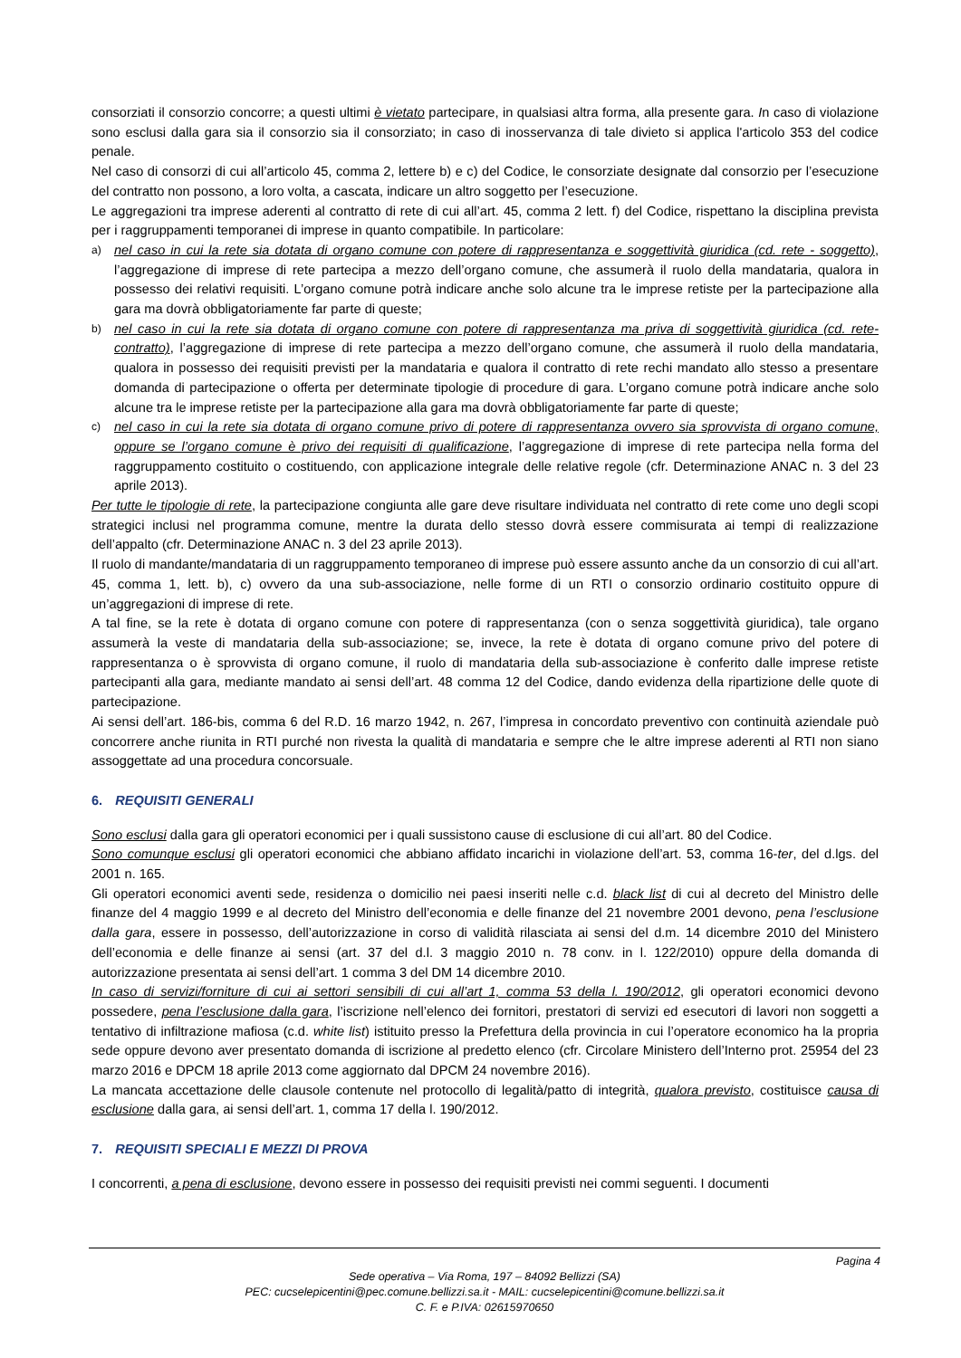consorziati il consorzio concorre; a questi ultimi è vietato partecipare, in qualsiasi altra forma, alla presente gara. In caso di violazione sono esclusi dalla gara sia il consorzio sia il consorziato; in caso di inosservanza di tale divieto si applica l'articolo 353 del codice penale.
Nel caso di consorzi di cui all’articolo 45, comma 2, lettere b) e c) del Codice, le consorziate designate dal consorzio per l’esecuzione del contratto non possono, a loro volta, a cascata, indicare un altro soggetto per l’esecuzione.
Le aggregazioni tra imprese aderenti al contratto di rete di cui all’art. 45, comma 2 lett. f) del Codice, rispettano la disciplina prevista per i raggruppamenti temporanei di imprese in quanto compatibile. In particolare:
a) nel caso in cui la rete sia dotata di organo comune con potere di rappresentanza e soggettività giuridica (cd. rete - soggetto), l’aggregazione di imprese di rete partecipa a mezzo dell’organo comune, che assumerà il ruolo della mandataria, qualora in possesso dei relativi requisiti. L’organo comune potrà indicare anche solo alcune tra le imprese retiste per la partecipazione alla gara ma dovrà obbligatoriamente far parte di queste;
b) nel caso in cui la rete sia dotata di organo comune con potere di rappresentanza ma priva di soggettività giuridica (cd. rete-contratto), l’aggregazione di imprese di rete partecipa a mezzo dell’organo comune, che assumerà il ruolo della mandataria, qualora in possesso dei requisiti previsti per la mandataria e qualora il contratto di rete rechi mandato allo stesso a presentare domanda di partecipazione o offerta per determinate tipologie di procedure di gara. L’organo comune potrà indicare anche solo alcune tra le imprese retiste per la partecipazione alla gara ma dovrà obbligatoriamente far parte di queste;
c) nel caso in cui la rete sia dotata di organo comune privo di potere di rappresentanza ovvero sia sprovvista di organo comune, oppure se l’organo comune è privo dei requisiti di qualificazione, l’aggregazione di imprese di rete partecipa nella forma del raggruppamento costituito o costituendo, con applicazione integrale delle relative regole (cfr. Determinazione ANAC n. 3 del 23 aprile 2013).
Per tutte le tipologie di rete, la partecipazione congiunta alle gare deve risultare individuata nel contratto di rete come uno degli scopi strategici inclusi nel programma comune, mentre la durata dello stesso dovrà essere commisurata ai tempi di realizzazione dell’appalto (cfr. Determinazione ANAC n. 3 del 23 aprile 2013).
Il ruolo di mandante/mandataria di un raggruppamento temporaneo di imprese può essere assunto anche da un consorzio di cui all’art. 45, comma 1, lett. b), c) ovvero da una sub-associazione, nelle forme di un RTI o consorzio ordinario costituito oppure di un’aggregazioni di imprese di rete.
A tal fine, se la rete è dotata di organo comune con potere di rappresentanza (con o senza soggettività giuridica), tale organo assumerà la veste di mandataria della sub-associazione; se, invece, la rete è dotata di organo comune privo del potere di rappresentanza o è sprovvista di organo comune, il ruolo di mandataria della sub-associazione è conferito dalle imprese retiste partecipanti alla gara, mediante mandato ai sensi dell’art. 48 comma 12 del Codice, dando evidenza della ripartizione delle quote di partecipazione.
Ai sensi dell’art. 186-bis, comma 6 del R.D. 16 marzo 1942, n. 267, l’impresa in concordato preventivo con continuità aziendale può concorrere anche riunita in RTI purché non rivesta la qualità di mandataria e sempre che le altre imprese aderenti al RTI non siano assoggettate ad una procedura concorsuale.
6. REQUISITI GENERALI
Sono esclusi dalla gara gli operatori economici per i quali sussistono cause di esclusione di cui all’art. 80 del Codice.
Sono comunque esclusi gli operatori economici che abbiano affidato incarichi in violazione dell’art. 53, comma 16-ter, del d.lgs. del 2001 n. 165.
Gli operatori economici aventi sede, residenza o domicilio nei paesi inseriti nelle c.d. black list di cui al decreto del Ministro delle finanze del 4 maggio 1999 e al decreto del Ministro dell’economia e delle finanze del 21 novembre 2001 devono, pena l’esclusione dalla gara, essere in possesso, dell’autorizzazione in corso di validità rilasciata ai sensi del d.m. 14 dicembre 2010 del Ministero dell’economia e delle finanze ai sensi (art. 37 del d.l. 3 maggio 2010 n. 78 conv. in l. 122/2010) oppure della domanda di autorizzazione presentata ai sensi dell’art. 1 comma 3 del DM 14 dicembre 2010.
In caso di servizi/forniture di cui ai settori sensibili di cui all’art 1, comma 53 della l. 190/2012, gli operatori economici devono possedere, pena l’esclusione dalla gara, l’iscrizione nell’elenco dei fornitori, prestatori di servizi ed esecutori di lavori non soggetti a tentativo di infiltrazione mafiosa (c.d. white list) istituito presso la Prefettura della provincia in cui l’operatore economico ha la propria sede oppure devono aver presentato domanda di iscrizione al predetto elenco (cfr. Circolare Ministero dell’Interno prot. 25954 del 23 marzo 2016 e DPCM 18 aprile 2013 come aggiornato dal DPCM 24 novembre 2016).
La mancata accettazione delle clausole contenute nel protocollo di legalità/patto di integrità, qualora previsto, costituisce causa di esclusione dalla gara, ai sensi dell’art. 1, comma 17 della l. 190/2012.
7. REQUISITI SPECIALI E MEZZI DI PROVA
I concorrenti, a pena di esclusione, devono essere in possesso dei requisiti previsti nei commi seguenti. I documenti
Pagina 4
Sede operativa – Via Roma, 197 – 84092 Bellizzi (SA)
PEC: cucselepicentini@pec.comune.bellizzi.sa.it - MAIL: cucselepicentini@comune.bellizzi.sa.it
C. F. e P.IVA: 02615970650